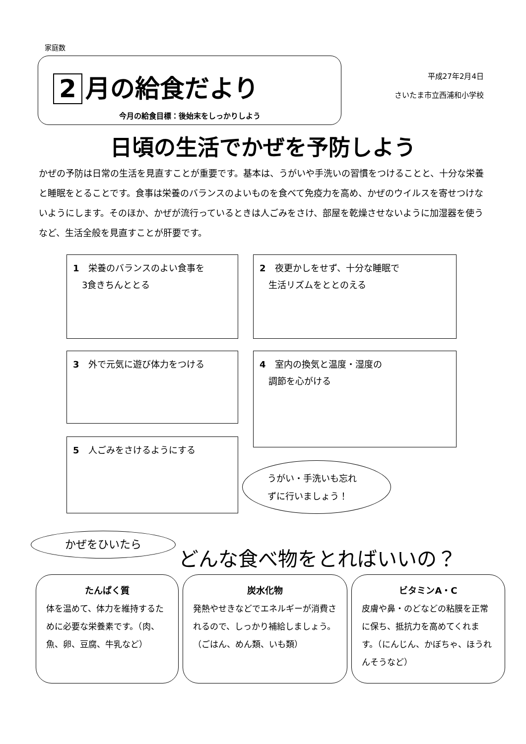家庭数
2 月の給食だより
今月の給食目標：後始末をしっかりしよう
平成27年2月4日
さいたま市立西浦和小学校
日頃の生活でかぜを予防しよう
かぜの予防は日常の生活を見直すことが重要です。基本は、うがいや手洗いの習慣をつけることと、十分な栄養と睡眠をとることです。食事は栄養のバランスのよいものを食べて免疫力を高め、かぜのウイルスを寄せつけないようにします。そのほか、かぜが流行っているときは人ごみをさけ、部屋を乾燥させないように加湿器を使うなど、生活全般を見直すことが肝要です。
1　栄養のバランスのよい食事を
　3食きちんととる
2　夜更かしをせず、十分な睡眠で
　生活リズムをととのえる
3　外で元気に遊び体力をつける
4　室内の換気と温度・湿度の
　調節を心がける
5　人ごみをさけるようにする
うがい・手洗いも忘れ
ずに行いましょう！
かぜをひいたら
どんな食べ物をとればいいの？
たんぱく質
体を温めて、体力を維持するために必要な栄養素です。（肉、魚、卵、豆腐、牛乳など）
炭水化物
発熱やせきなどでエネルギーが消費されるので、しっかり補給しましょう。（ごはん、めん類、いも類）
ビタミンA・C
皮膚や鼻・のどなどの粘膜を正常に保ち、抵抗力を高めてくれます。（にんじん、かぼちゃ、ほうれんそうなど）